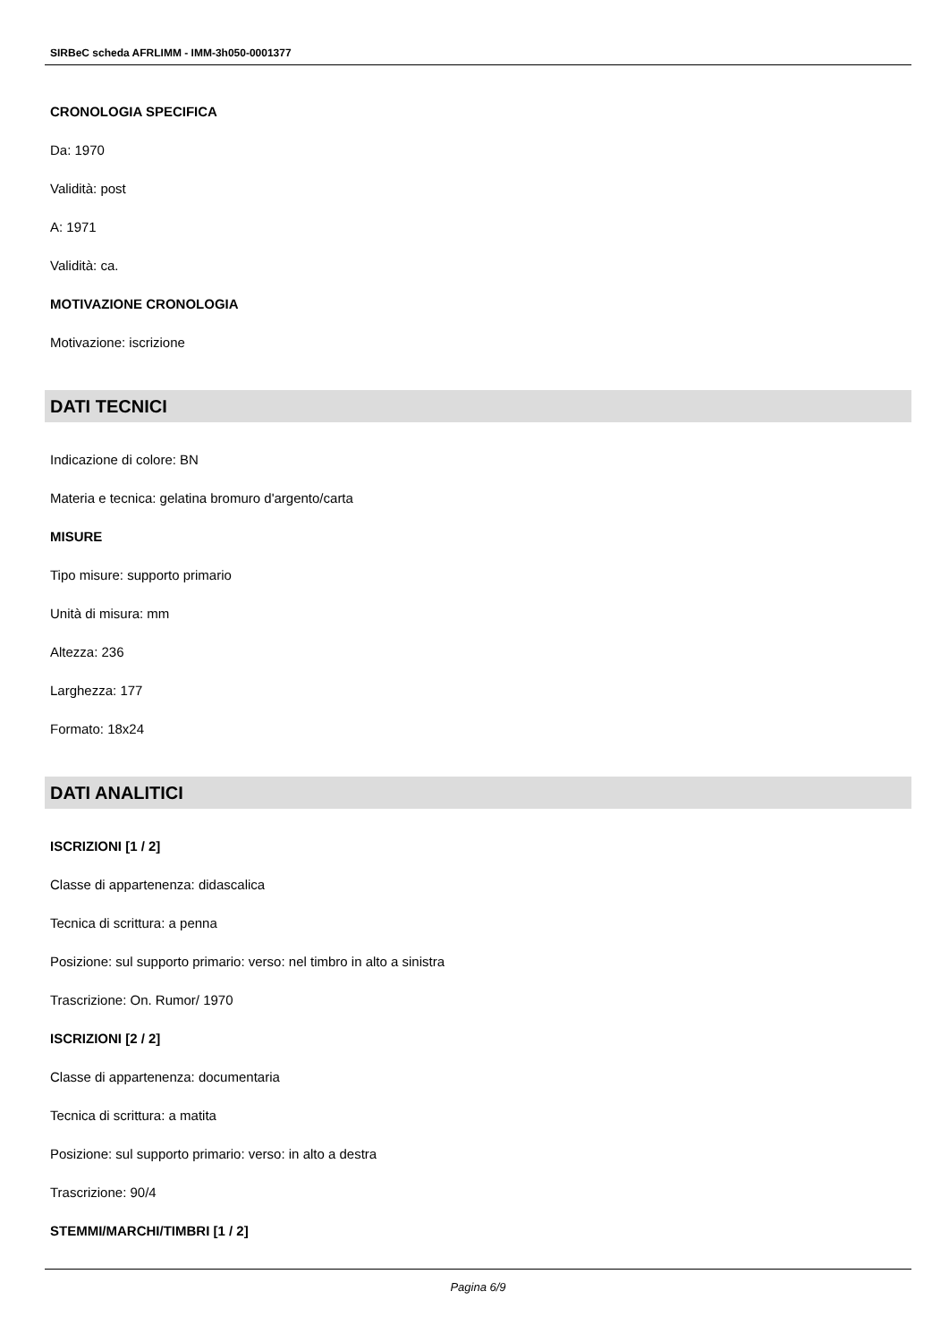SIRBeC scheda AFRLIMM - IMM-3h050-0001377
CRONOLOGIA SPECIFICA
Da: 1970
Validità: post
A: 1971
Validità: ca.
MOTIVAZIONE CRONOLOGIA
Motivazione: iscrizione
DATI TECNICI
Indicazione di colore: BN
Materia e tecnica: gelatina bromuro d'argento/carta
MISURE
Tipo misure: supporto primario
Unità di misura: mm
Altezza: 236
Larghezza: 177
Formato: 18x24
DATI ANALITICI
ISCRIZIONI [1 / 2]
Classe di appartenenza: didascalica
Tecnica di scrittura: a penna
Posizione: sul supporto primario: verso: nel timbro in alto a sinistra
Trascrizione: On. Rumor/ 1970
ISCRIZIONI [2 / 2]
Classe di appartenenza: documentaria
Tecnica di scrittura: a matita
Posizione: sul supporto primario: verso: in alto a destra
Trascrizione: 90/4
STEMMI/MARCHI/TIMBRI [1 / 2]
Pagina 6/9